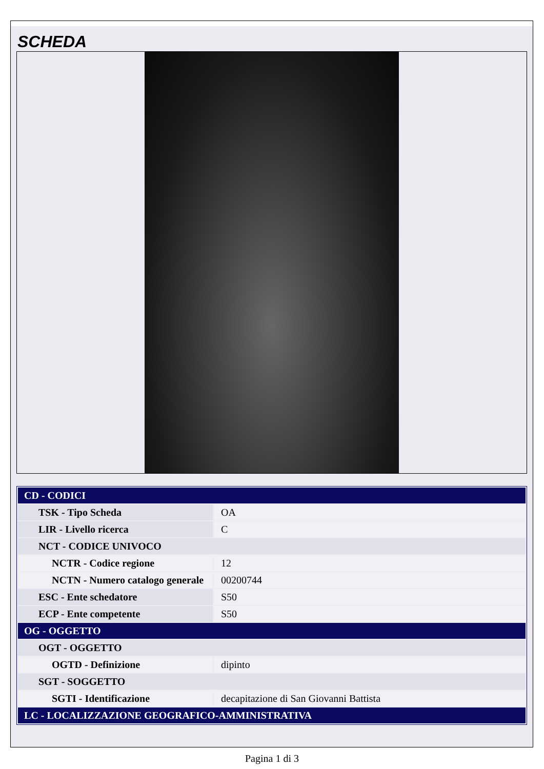SCHEDA
| CD - CODICI | |
| TSK - Tipo Scheda | OA |
| LIR - Livello ricerca | C |
| NCT - CODICE UNIVOCO | |
| NCTR - Codice regione | 12 |
| NCTN - Numero catalogo generale | 00200744 |
| ESC - Ente schedatore | S50 |
| ECP - Ente competente | S50 |
| OG - OGGETTO | |
| OGT - OGGETTO | |
| OGTD - Definizione | dipinto |
| SGT - SOGGETTO | |
| SGTI - Identificazione | decapitazione di San Giovanni Battista |
| LC - LOCALIZZAZIONE GEOGRAFICO-AMMINISTRATIVA | |
Pagina 1 di 3